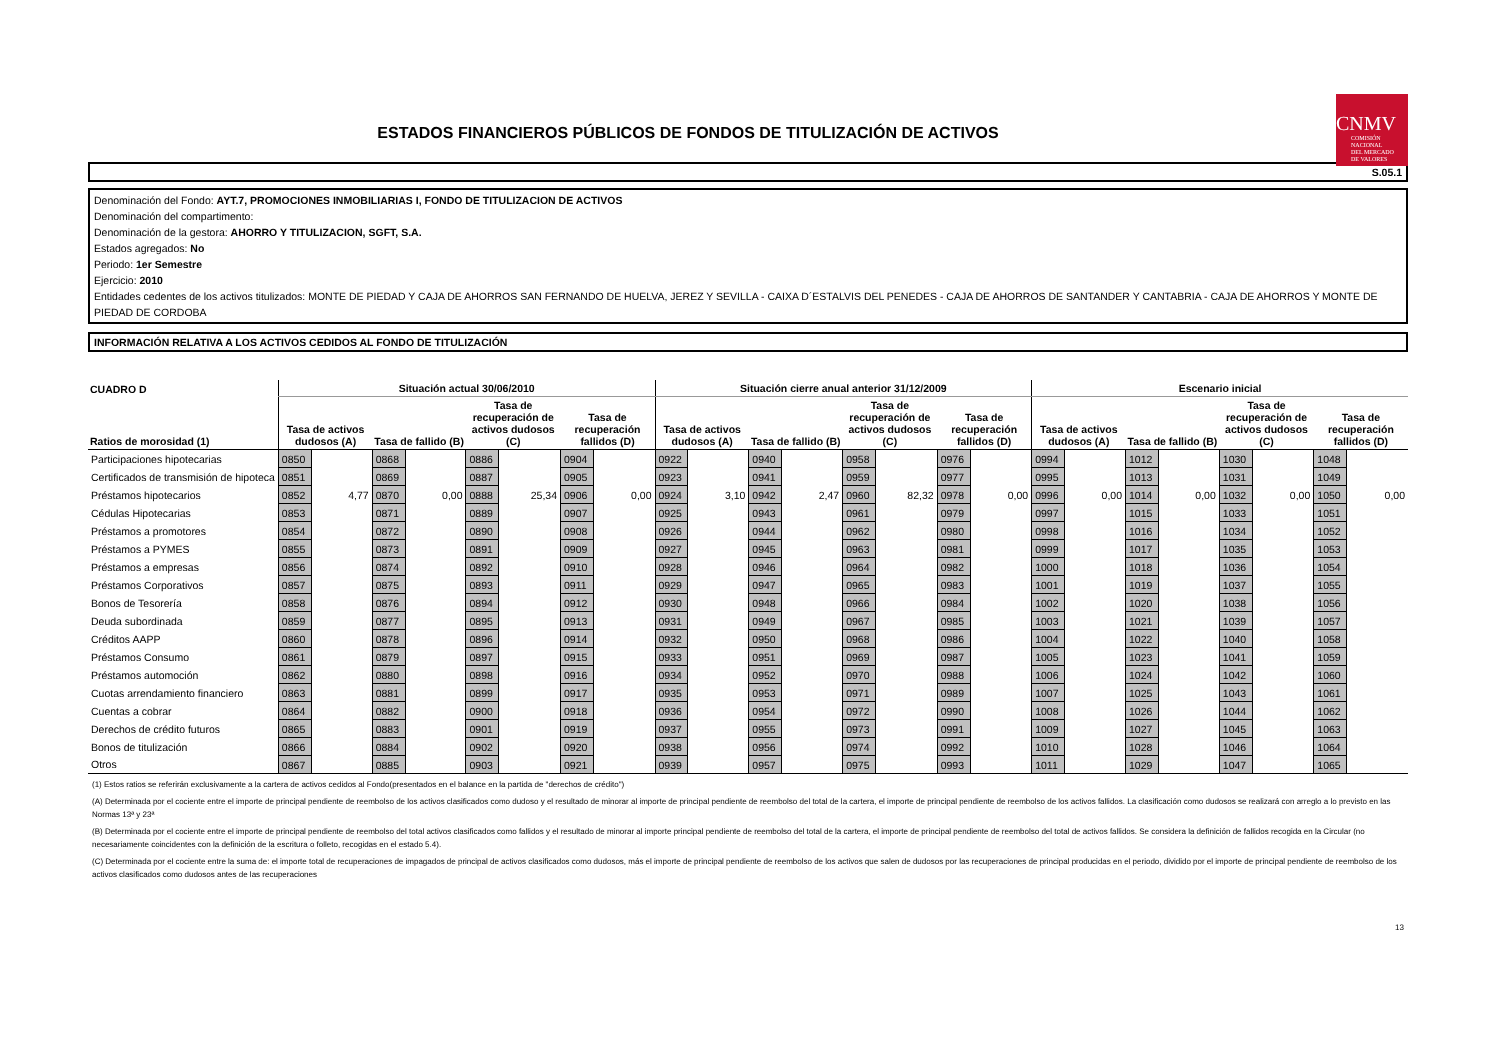ESTADOS FINANCIEROS PÚBLICOS DE FONDOS DE TITULIZACIÓN DE ACTIVOS
CNMV
COMISIÓN
NACIONAL
DEL MERCADO
DE VALORES
S.05.1
Denominación del Fondo: AYT.7, PROMOCIONES INMOBILIARIAS I, FONDO DE TITULIZACION DE ACTIVOS
Denominación del compartimento:
Denominación de la gestora: AHORRO Y TITULIZACION, SGFT, S.A.
Estados agregados: No
Periodo: 1er Semestre
Ejercicio: 2010
Entidades cedentes de los activos titulizados: MONTE DE PIEDAD Y CAJA DE AHORROS SAN FERNANDO DE HUELVA, JEREZ Y SEVILLA - CAIXA D´ESTALVIS DEL PENEDES - CAJA DE AHORROS DE SANTANDER Y CANTABRIA - CAJA DE AHORROS Y MONTE DE PIEDAD DE CORDOBA
INFORMACIÓN RELATIVA A LOS ACTIVOS CEDIDOS AL FONDO DE TITULIZACIÓN
| CUADRO D | Situación actual 30/06/2010 | | | | | | | | Situación cierre anual anterior 31/12/2009 | | | | | | | | Escenario inicial | | | | | | | |
| --- | --- | --- | --- | --- | --- | --- | --- | --- | --- | --- | --- | --- | --- | --- | --- | --- | --- | --- | --- | --- | --- | --- | --- | --- |
| Ratios de morosidad (1) | Tasa de activos dudosos (A) | | Tasa de fallido (B) | | Tasa de recuperación de activos dudosos (C) | | Tasa de recuperación fallidos (D) | | Tasa de activos dudosos (A) | | Tasa de fallido (B) | | Tasa de recuperación de activos dudosos (C) | | Tasa de recuperación fallidos (D) | | Tasa de activos dudosos (A) | | Tasa de fallido (B) | | Tasa de recuperación de activos dudosos (C) | | Tasa de recuperación fallidos (D) | |
| Participaciones hipotecarias | 0850 | | 0868 | | 0886 | | 0904 | | 0922 | | 0940 | | 0958 | | 0976 | | 0994 | | 1012 | | 1030 | | 1048 | |
| Certificados de transmisión de hipoteca | 0851 | | 0869 | | 0887 | | 0905 | | 0923 | | 0941 | | 0959 | | 0977 | | 0995 | | 1013 | | 1031 | | 1049 | |
| Préstamos hipotecarios | 0852 | 4,77 | 0870 | 0,00 | 0888 | 25,34 | 0906 | 0,00 | 0924 | 3,10 | 0942 | 2,47 | 0960 | 82,32 | 0978 | 0,00 | 0996 | 0,00 | 1014 | 0,00 | 1032 | 0,00 | 1050 | 0,00 |
| Cédulas Hipotecarias | 0853 | | 0871 | | 0889 | | 0907 | | 0925 | | 0943 | | 0961 | | 0979 | | 0997 | | 1015 | | 1033 | | 1051 | |
| Préstamos a promotores | 0854 | | 0872 | | 0890 | | 0908 | | 0926 | | 0944 | | 0962 | | 0980 | | 0998 | | 1016 | | 1034 | | 1052 | |
| Préstamos a PYMES | 0855 | | 0873 | | 0891 | | 0909 | | 0927 | | 0945 | | 0963 | | 0981 | | 0999 | | 1017 | | 1035 | | 1053 | |
| Préstamos a empresas | 0856 | | 0874 | | 0892 | | 0910 | | 0928 | | 0946 | | 0964 | | 0982 | | 1000 | | 1018 | | 1036 | | 1054 | |
| Préstamos Corporativos | 0857 | | 0875 | | 0893 | | 0911 | | 0929 | | 0947 | | 0965 | | 0983 | | 1001 | | 1019 | | 1037 | | 1055 | |
| Bonos de Tesorería | 0858 | | 0876 | | 0894 | | 0912 | | 0930 | | 0948 | | 0966 | | 0984 | | 1002 | | 1020 | | 1038 | | 1056 | |
| Deuda subordinada | 0859 | | 0877 | | 0895 | | 0913 | | 0931 | | 0949 | | 0967 | | 0985 | | 1003 | | 1021 | | 1039 | | 1057 | |
| Créditos AAPP | 0860 | | 0878 | | 0896 | | 0914 | | 0932 | | 0950 | | 0968 | | 0986 | | 1004 | | 1022 | | 1040 | | 1058 | |
| Préstamos Consumo | 0861 | | 0879 | | 0897 | | 0915 | | 0933 | | 0951 | | 0969 | | 0987 | | 1005 | | 1023 | | 1041 | | 1059 | |
| Préstamos automoción | 0862 | | 0880 | | 0898 | | 0916 | | 0934 | | 0952 | | 0970 | | 0988 | | 1006 | | 1024 | | 1042 | | 1060 | |
| Cuotas arrendamiento financiero | 0863 | | 0881 | | 0899 | | 0917 | | 0935 | | 0953 | | 0971 | | 0989 | | 1007 | | 1025 | | 1043 | | 1061 | |
| Cuentas a cobrar | 0864 | | 0882 | | 0900 | | 0918 | | 0936 | | 0954 | | 0972 | | 0990 | | 1008 | | 1026 | | 1044 | | 1062 | |
| Derechos de crédito futuros | 0865 | | 0883 | | 0901 | | 0919 | | 0937 | | 0955 | | 0973 | | 0991 | | 1009 | | 1027 | | 1045 | | 1063 | |
| Bonos de titulización | 0866 | | 0884 | | 0902 | | 0920 | | 0938 | | 0956 | | 0974 | | 0992 | | 1010 | | 1028 | | 1046 | | 1064 | |
| Otros | 0867 | | 0885 | | 0903 | | 0921 | | 0939 | | 0957 | | 0975 | | 0993 | | 1011 | | 1029 | | 1047 | | 1065 | |
(1) Estos ratios se referirán exclusivamente a la cartera de activos cedidos al Fondo(presentados en el balance en la partida de "derechos de crédito")
(A) Determinada por el cociente entre el importe de principal pendiente de reembolso de los activos clasificados como dudoso y el resultado de minorar al importe de principal pendiente de reembolso del total de la cartera, el importe de principal pendiente de reembolso de los activos fallidos. La clasificación como dudosos se realizará con arreglo a lo previsto en las Normas 13ª y 23ª
(B) Determinada por el cociente entre el importe de principal pendiente de reembolso del total activos clasificados como fallidos y el resultado de minorar al importe principal pendiente de reembolso del total de la cartera, el importe de principal pendiente de reembolso del total de activos fallidos. Se considera la definición de fallidos recogida en la Circular (no necesariamente coincidentes con la definición de la escritura o folleto, recogidas en el estado 5.4).
(C) Determinada por el cociente entre la suma de: el importe total de recuperaciones de impagados de principal de activos clasificados como dudosos, más el importe de principal pendiente de reembolso de los activos que salen de dudosos por las recuperaciones de principal producidas en el periodo, dividido por el importe de principal pendiente de reembolso de los activos clasificados como dudosos antes de las recuperaciones
13